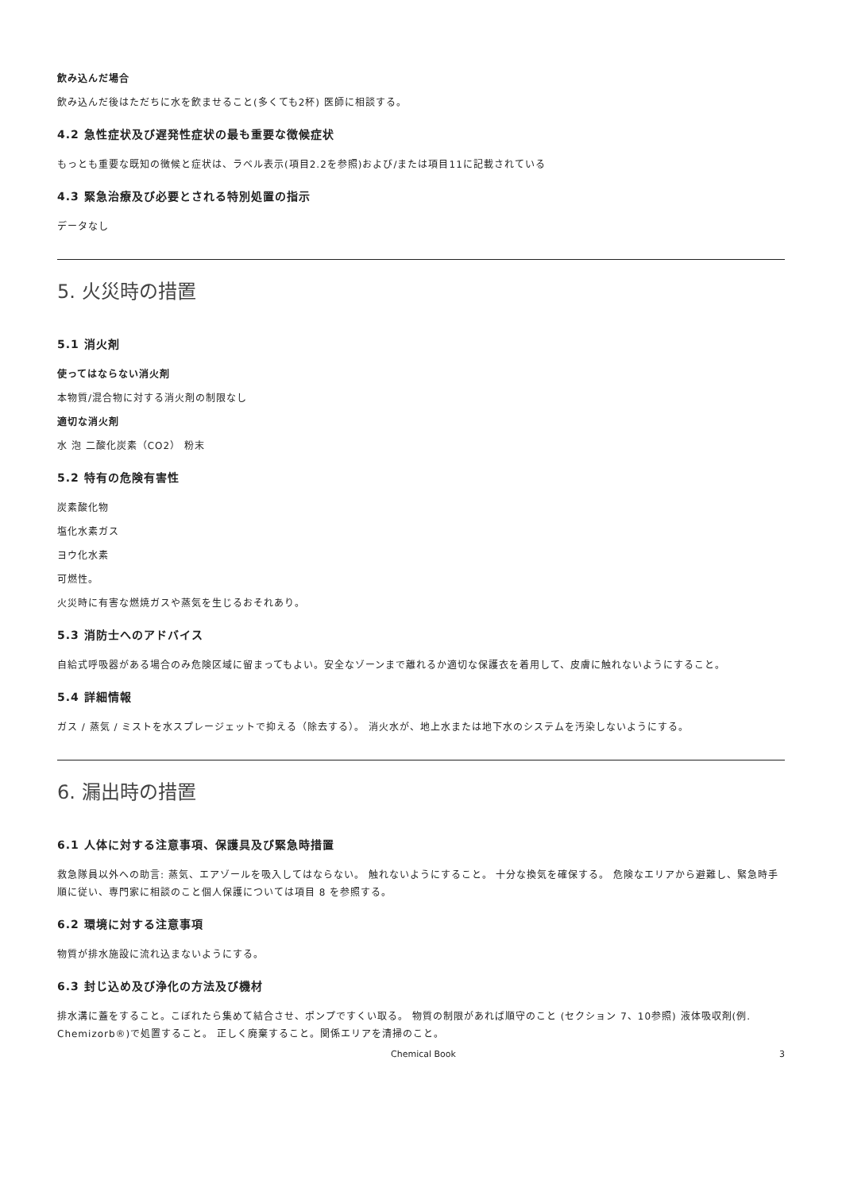飲み込んだ場合
飲み込んだ後はただちに水を飲ませること(多くても2杯) 医師に相談する。
4.2 急性症状及び遅発性症状の最も重要な徴候症状
もっとも重要な既知の徴候と症状は、ラベル表示(項目2.2を参照)および/または項目11に記載されている
4.3 緊急治療及び必要とされる特別処置の指示
データなし
5. 火災時の措置
5.1 消火剤
使ってはならない消火剤
本物質/混合物に対する消火剤の制限なし
適切な消火剤
水 泡 二酸化炭素（CO2） 粉末
5.2 特有の危険有害性
炭素酸化物
塩化水素ガス
ヨウ化水素
可燃性。
火災時に有害な燃焼ガスや蒸気を生じるおそれあり。
5.3 消防士へのアドバイス
自給式呼吸器がある場合のみ危険区域に留まってもよい。安全なゾーンまで離れるか適切な保護衣を着用して、皮膚に触れないようにすること。
5.4 詳細情報
ガス / 蒸気 / ミストを水スプレージェットで抑える（除去する）。 消火水が、地上水または地下水のシステムを汚染しないようにする。
6. 漏出時の措置
6.1 人体に対する注意事項、保護具及び緊急時措置
救急隊員以外への助言: 蒸気、エアゾールを吸入してはならない。 触れないようにすること。 十分な換気を確保する。 危険なエリアから避難し、緊急時手順に従い、専門家に相談のこと個人保護については項目 8 を参照する。
6.2 環境に対する注意事項
物質が排水施設に流れ込まないようにする。
6.3 封じ込め及び浄化の方法及び機材
排水溝に蓋をすること。こぼれたら集めて結合させ、ポンプですくい取る。 物質の制限があれば順守のこと (セクション 7、10参照) 液体吸収剤(例. Chemizorb®)で処置すること。 正しく廃棄すること。関係エリアを清掃のこと。
Chemical Book 3